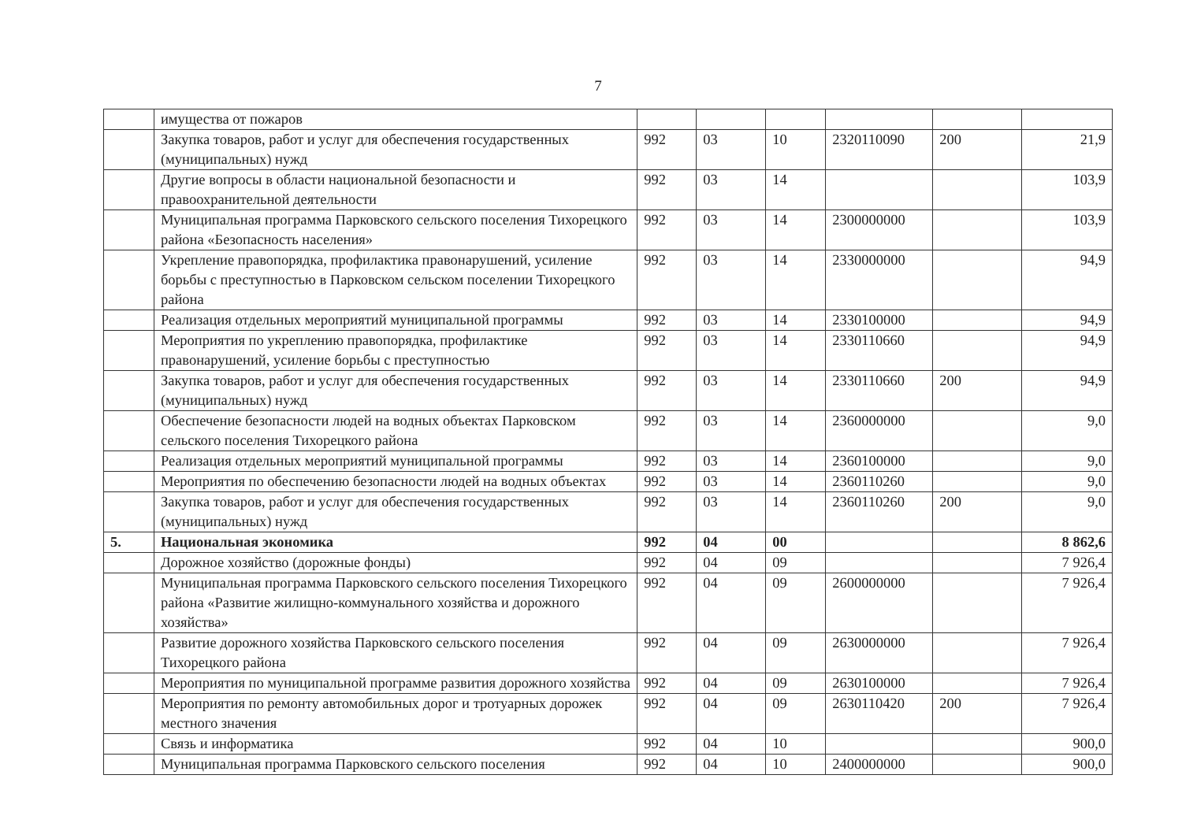7
| | имущества от пожаров | | | | | | |
| | Закупка товаров, работ и услуг для обеспечения государственных (муниципальных) нужд | 992 | 03 | 10 | 2320110090 | 200 | 21,9 |
| | Другие вопросы в области национальной безопасности и правоохранительной деятельности | 992 | 03 | 14 | | | 103,9 |
| | Муниципальная программа Парковского сельского поселения Тихорецкого района «Безопасность населения» | 992 | 03 | 14 | 2300000000 | | 103,9 |
| | Укрепление правопорядка, профилактика правонарушений, усиление борьбы с преступностью в Парковском сельском поселении Тихорецкого района | 992 | 03 | 14 | 2330000000 | | 94,9 |
| | Реализация отдельных мероприятий муниципальной программы | 992 | 03 | 14 | 2330100000 | | 94,9 |
| | Мероприятия по укреплению правопорядка, профилактике правонарушений, усиление борьбы с преступностью | 992 | 03 | 14 | 2330110660 | | 94,9 |
| | Закупка товаров, работ и услуг для обеспечения государственных (муниципальных) нужд | 992 | 03 | 14 | 2330110660 | 200 | 94,9 |
| | Обеспечение безопасности людей на водных объектах Парковском сельского поселения Тихорецкого района | 992 | 03 | 14 | 2360000000 | | 9,0 |
| | Реализация отдельных мероприятий муниципальной программы | 992 | 03 | 14 | 2360100000 | | 9,0 |
| | Мероприятия по обеспечению безопасности людей на водных объектах | 992 | 03 | 14 | 2360110260 | | 9,0 |
| | Закупка товаров, работ и услуг для обеспечения государственных (муниципальных) нужд | 992 | 03 | 14 | 2360110260 | 200 | 9,0 |
| 5. | Национальная экономика | 992 | 04 | 00 | | | 8 862,6 |
| | Дорожное хозяйство (дорожные фонды) | 992 | 04 | 09 | | | 7 926,4 |
| | Муниципальная программа Парковского сельского поселения Тихорецкого района «Развитие жилищно-коммунального хозяйства и дорожного хозяйства» | 992 | 04 | 09 | 2600000000 | | 7 926,4 |
| | Развитие дорожного хозяйства Парковского сельского поселения Тихорецкого района | 992 | 04 | 09 | 2630000000 | | 7 926,4 |
| | Мероприятия по муниципальной программе развития дорожного хозяйства | 992 | 04 | 09 | 2630100000 | | 7 926,4 |
| | Мероприятия по ремонту автомобильных дорог и тротуарных дорожек местного значения | 992 | 04 | 09 | 2630110420 | 200 | 7 926,4 |
| | Связь и информатика | 992 | 04 | 10 | | | 900,0 |
| | Муниципальная программа Парковского сельского поселения | 992 | 04 | 10 | 2400000000 | | 900,0 |